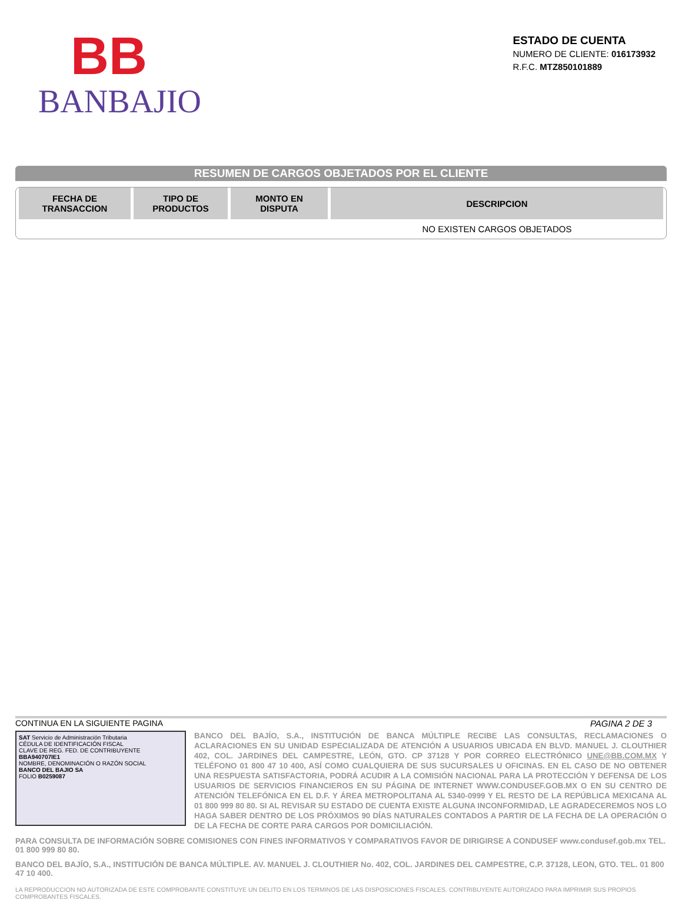BB
BANBAJIO
ESTADO DE CUENTA
NUMERO DE CLIENTE: 016173932
R.F.C. MTZ850101889
RESUMEN DE CARGOS OBJETADOS POR EL CLIENTE
| FECHA DE TRANSACCION | TIPO DE PRODUCTOS | MONTO EN DISPUTA | DESCRIPCION |
| --- | --- | --- | --- |
| | | | NO EXISTEN CARGOS OBJETADOS |
CONTINUA EN LA SIGUIENTE PAGINA PAGINA 2 DE 3
SAT Servicio de Administración Tributaria
CÉDULA DE IDENTIFICACIÓN FISCAL
CLAVE DE REG. FED. DE CONTRIBUYENTE
BBA940707IE1
NOMBRE, DENOMINACIÓN O RAZÓN SOCIAL
BANCO DEL BAJIO SA
FOLIO B0259087
BANCO DEL BAJÍO, S.A., INSTITUCIÓN DE BANCA MÚLTIPLE RECIBE LAS CONSULTAS, RECLAMACIONES O ACLARACIONES EN SU UNIDAD ESPECIALIZADA DE ATENCIÓN A USUARIOS UBICADA EN BLVD. MANUEL J. CLOUTHIER 402, COL. JARDINES DEL CAMPESTRE, LEÓN, GTO. CP 37128 Y POR CORREO ELECTRÓNICO UNE@BB.COM.MX Y TELÉFONO 01 800 47 10 400, ASÍ COMO CUALQUIERA DE SUS SUCURSALES U OFICINAS. EN EL CASO DE NO OBTENER UNA RESPUESTA SATISFACTORIA, PODRÁ ACUDIR A LA COMISIÓN NACIONAL PARA LA PROTECCIÓN Y DEFENSA DE LOS USUARIOS DE SERVICIOS FINANCIEROS EN SU PÁGINA DE INTERNET WWW.CONDUSEF.GOB.MX O EN SU CENTRO DE ATENCIÓN TELEFÓNICA EN EL D.F. Y ÁREA METROPOLITANA AL 5340-0999 Y EL RESTO DE LA REPÚBLICA MEXICANA AL 01 800 999 80 80. SI AL REVISAR SU ESTADO DE CUENTA EXISTE ALGUNA INCONFORMIDAD, LE AGRADECEREMOS NOS LO HAGA SABER DENTRO DE LOS PRÓXIMOS 90 DÍAS NATURALES CONTADOS A PARTIR DE LA FECHA DE LA OPERACIÓN O DE LA FECHA DE CORTE PARA CARGOS POR DOMICILIACIÓN.
PARA CONSULTA DE INFORMACIÓN SOBRE COMISIONES CON FINES INFORMATIVOS Y COMPARATIVOS FAVOR DE DIRIGIRSE A CONDUSEF www.condusef.gob.mx TEL. 01 800 999 80 80.
BANCO DEL BAJÍO, S.A., INSTITUCIÓN DE BANCA MÚLTIPLE. AV. MANUEL J. CLOUTHIER No. 402, COL. JARDINES DEL CAMPESTRE, C.P. 37128, LEON, GTO. TEL. 01 800 47 10 400.
LA REPRODUCCION NO AUTORIZADA DE ESTE COMPROBANTE CONSTITUYE UN DELITO EN LOS TERMINOS DE LAS DISPOSICIONES FISCALES. CONTRIBUYENTE AUTORIZADO PARA IMPRIMIR SUS PROPIOS COMPROBANTES FISCALES.